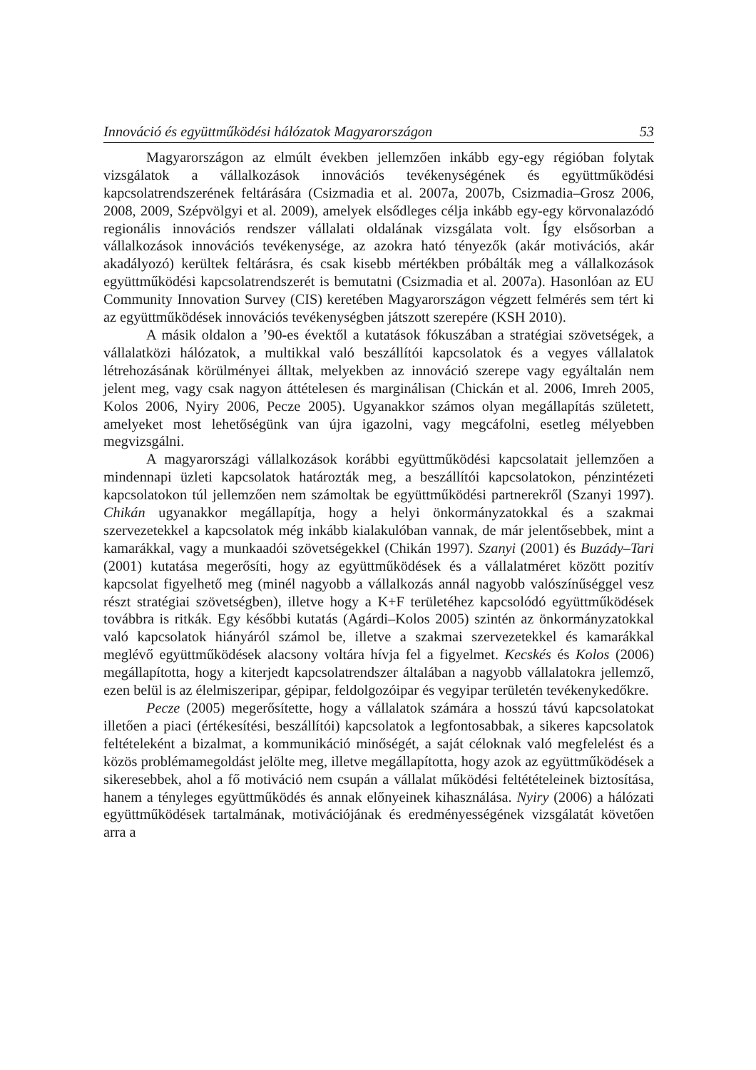Innováció és együttműködési hálózatok Magyarországon 53
Magyarországon az elmúlt években jellemzően inkább egy-egy régióban folytak vizsgálatok a vállalkozások innovációs tevékenységének és együttműködési kapcsolatrendszerének feltárására (Csizmadia et al. 2007a, 2007b, Csizmadia–Grosz 2006, 2008, 2009, Szépvölgyi et al. 2009), amelyek elsődleges célja inkább egy-egy körvonalazódó regionális innovációs rendszer vállalati oldalának vizsgálata volt. Így elsősorban a vállalkozások innovációs tevékenysége, az azokra ható tényezők (akár motivációs, akár akadályozó) kerültek feltárásra, és csak kisebb mértékben próbálták meg a vállalkozások együttműködési kapcsolatrendszerét is bemutatni (Csizmadia et al. 2007a). Hasonlóan az EU Community Innovation Survey (CIS) keretében Magyarországon végzett felmérés sem tért ki az együttműködések innovációs tevékenységben játszott szerepére (KSH 2010).
A másik oldalon a ’90-es évektől a kutatások fókuszában a stratégiai szövetségek, a vállalatközi hálózatok, a multikkal való beszállítói kapcsolatok és a vegyes vállalatok létrehozásának körülményei álltak, melyekben az innováció szerepe vagy egyáltalán nem jelent meg, vagy csak nagyon áttételesen és marginálisan (Chickán et al. 2006, Imreh 2005, Kolos 2006, Nyiry 2006, Pecze 2005). Ugyanakkor számos olyan megállapítás született, amelyeket most lehetőségünk van újra igazolni, vagy megcáfolni, esetleg mélyebben megvizsgálni.
A magyarországi vállalkozások korábbi együttműködési kapcsolatait jellemzően a mindennapi üzleti kapcsolatok határozták meg, a beszállítói kapcsolatokon, pénzintézeti kapcsolatokon túl jellemzően nem számoltak be együttműködési partnerekről (Szanyi 1997). Chikán ugyanakkor megállapítja, hogy a helyi önkormányzatokkal és a szakmai szervezetekkel a kapcsolatok még inkább kialakulóban vannak, de már jelentősebbek, mint a kamarákkal, vagy a munkaadói szövetségekkel (Chikán 1997). Szanyi (2001) és Buzády–Tari (2001) kutatása megerősíti, hogy az együttműködések és a vállalatméret között pozitív kapcsolat figyelhető meg (minél nagyobb a vállalkozás annál nagyobb valószínűséggel vesz részt stratégiai szövetségben), illetve hogy a K+F területéhez kapcsolódó együttműködések továbbra is ritkák. Egy későbbi kutatás (Agárdi–Kolos 2005) szintén az önkormányzatokkal való kapcsolatok hiányáról számol be, illetve a szakmai szervezetekkel és kamarákkal meglévő együttműködések alacsony voltára hívja fel a figyelmet. Kecskés és Kolos (2006) megállapította, hogy a kiterjedt kapcsolatrendszer általában a nagyobb vállalatokra jellemző, ezen belül is az élelmiszeripar, gépipar, feldolgozóipar és vegyipar területén tevékenykedőkre.
Pecze (2005) megerősítette, hogy a vállalatok számára a hosszú távú kapcsolatokat illetően a piaci (értékesítési, beszállítói) kapcsolatok a legfontosabbak, a sikeres kapcsolatok feltételeként a bizalmat, a kommunikáció minőségét, a saját céloknak való megfelelést és a közös problémamegoldást jelölte meg, illetve megállapította, hogy azok az együttműködések a sikeresebbek, ahol a fő motiváció nem csupán a vállalat működési feltétételeinek biztosítása, hanem a tényleges együttműködés és annak előnyeinek kihasználása. Nyiry (2006) a hálózati együttműködések tartalmának, motivációjának és eredményességének vizsgálatát követően arra a